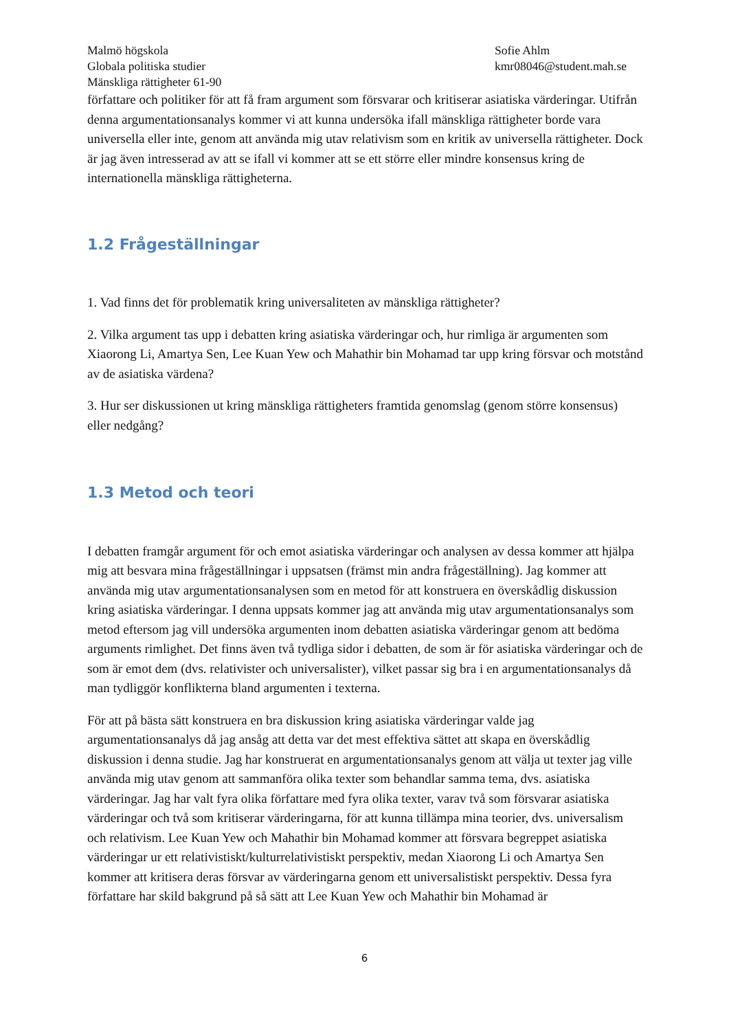Malmö högskola
Globala politiska studier
Mänskliga rättigheter 61-90
Sofie Ahlm
kmr08046@student.mah.se
författare och politiker för att få fram argument som försvarar och kritiserar asiatiska värderingar. Utifrån denna argumentationsanalys kommer vi att kunna undersöka ifall mänskliga rättigheter borde vara universella eller inte, genom att använda mig utav relativism som en kritik av universella rättigheter. Dock är jag även intresserad av att se ifall vi kommer att se ett större eller mindre konsensus kring de internationella mänskliga rättigheterna.
1.2 Frågeställningar
1. Vad finns det för problematik kring universaliteten av mänskliga rättigheter?
2. Vilka argument tas upp i debatten kring asiatiska värderingar och, hur rimliga är argumenten som Xiaorong Li, Amartya Sen, Lee Kuan Yew och Mahathir bin Mohamad tar upp kring försvar och motstånd av de asiatiska värdena?
3. Hur ser diskussionen ut kring mänskliga rättigheters framtida genomslag (genom större konsensus) eller nedgång?
1.3 Metod och teori
I debatten framgår argument för och emot asiatiska värderingar och analysen av dessa kommer att hjälpa mig att besvara mina frågeställningar i uppsatsen (främst min andra frågeställning). Jag kommer att använda mig utav argumentationsanalysen som en metod för att konstruera en överskådlig diskussion kring asiatiska värderingar. I denna uppsats kommer jag att använda mig utav argumentationsanalys som metod eftersom jag vill undersöka argumenten inom debatten asiatiska värderingar genom att bedöma arguments rimlighet. Det finns även två tydliga sidor i debatten, de som är för asiatiska värderingar och de som är emot dem (dvs. relativister och universalister), vilket passar sig bra i en argumentationsanalys då man tydliggör konflikterna bland argumenten i texterna.
För att på bästa sätt konstruera en bra diskussion kring asiatiska värderingar valde jag argumentationsanalys då jag ansåg att detta var det mest effektiva sättet att skapa en överskådlig diskussion i denna studie. Jag har konstruerat en argumentationsanalys genom att välja ut texter jag ville använda mig utav genom att sammanföra olika texter som behandlar samma tema, dvs. asiatiska värderingar. Jag har valt fyra olika författare med fyra olika texter, varav två som försvarar asiatiska värderingar och två som kritiserar värderingarna, för att kunna tillämpa mina teorier, dvs. universalism och relativism. Lee Kuan Yew och Mahathir bin Mohamad kommer att försvara begreppet asiatiska värderingar ur ett relativistiskt/kulturrelativistiskt perspektiv, medan Xiaorong Li och Amartya Sen kommer att kritisera deras försvar av värderingarna genom ett universalistiskt perspektiv. Dessa fyra författare har skild bakgrund på så sätt att Lee Kuan Yew och Mahathir bin Mohamad är
6